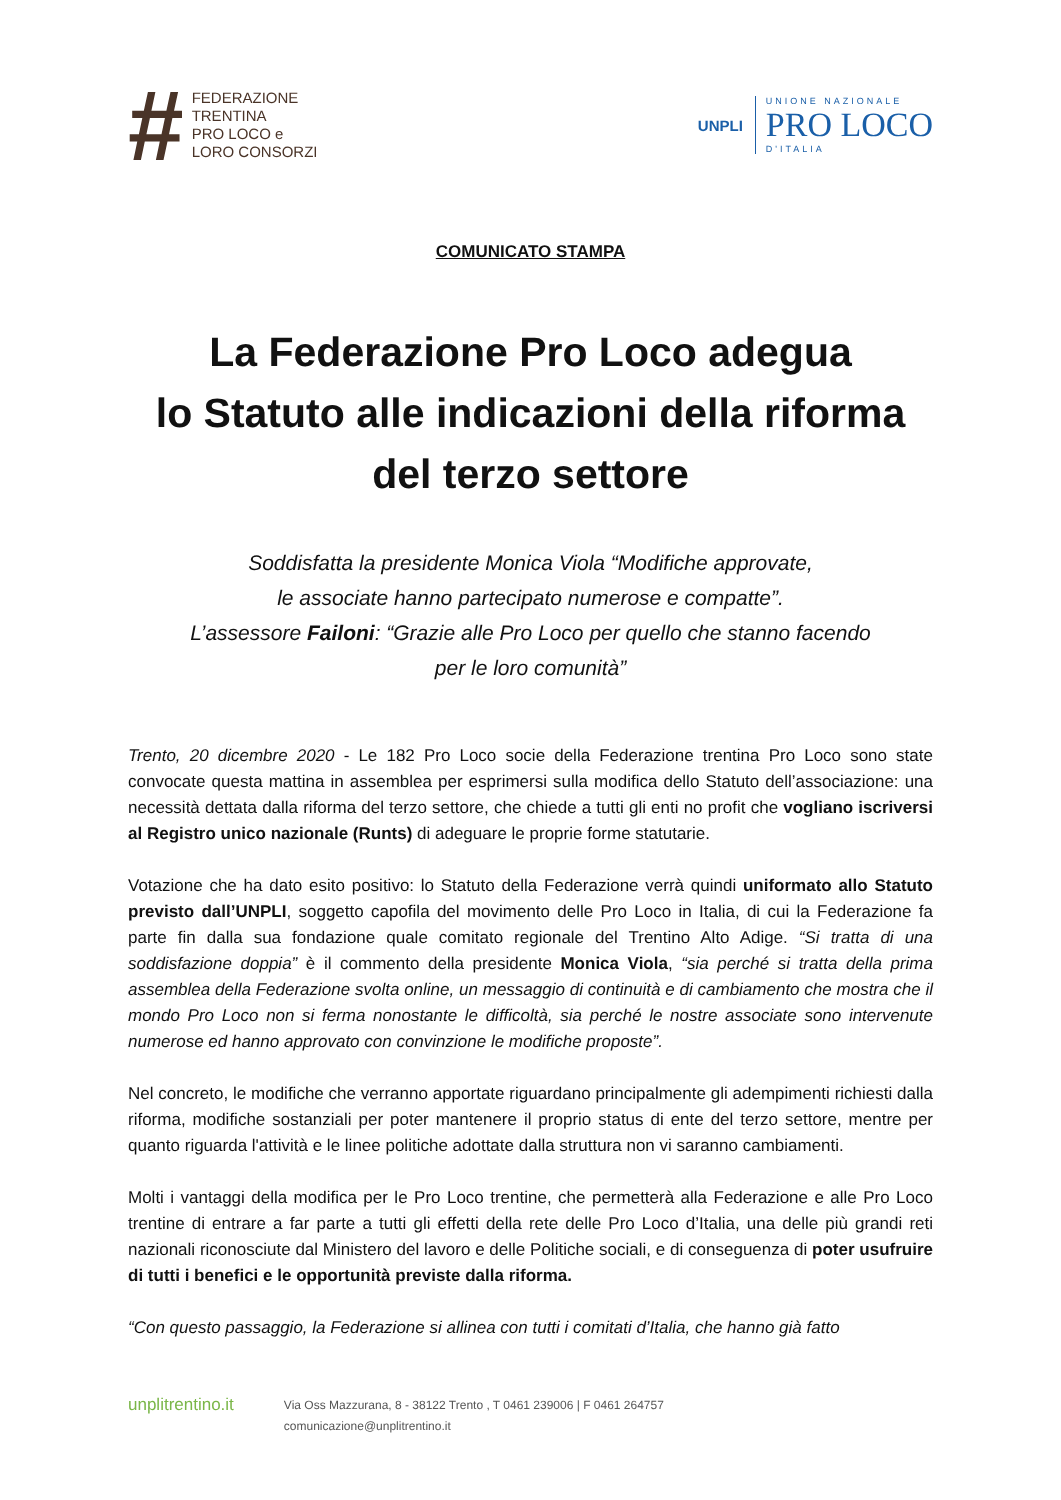#
FEDERAZIONE
TRENTINA
PRO LOCO e
LORO CONSORZI
UNPLI
UNIONE NAZIONALE
PRO LOCO
D'ITALIA
COMUNICATO STAMPA
La Federazione Pro Loco adegua
lo Statuto alle indicazioni della riforma
del terzo settore
Soddisfatta la presidente Monica Viola “Modifiche approvate,
le associate hanno partecipato numerose e compatte”.
L’assessore Failoni: “Grazie alle Pro Loco per quello che stanno facendo
per le loro comunità”
Trento, 20 dicembre 2020 - Le 182 Pro Loco socie della Federazione trentina Pro Loco sono state convocate questa mattina in assemblea per esprimersi sulla modifica dello Statuto dell’associazione: una necessità dettata dalla riforma del terzo settore, che chiede a tutti gli enti no profit che vogliano iscriversi al Registro unico nazionale (Runts) di adeguare le proprie forme statutarie.
Votazione che ha dato esito positivo: lo Statuto della Federazione verrà quindi uniformato allo Statuto previsto dall’UNPLI, soggetto capofila del movimento delle Pro Loco in Italia, di cui la Federazione fa parte fin dalla sua fondazione quale comitato regionale del Trentino Alto Adige. “Si tratta di una soddisfazione doppia” è il commento della presidente Monica Viola, “sia perché si tratta della prima assemblea della Federazione svolta online, un messaggio di continuità e di cambiamento che mostra che il mondo Pro Loco non si ferma nonostante le difficoltà, sia perché le nostre associate sono intervenute numerose ed hanno approvato con convinzione le modifiche proposte”.
Nel concreto, le modifiche che verranno apportate riguardano principalmente gli adempimenti richiesti dalla riforma, modifiche sostanziali per poter mantenere il proprio status di ente del terzo settore, mentre per quanto riguarda l'attività e le linee politiche adottate dalla struttura non vi saranno cambiamenti.
Molti i vantaggi della modifica per le Pro Loco trentine, che permetterà alla Federazione e alle Pro Loco trentine di entrare a far parte a tutti gli effetti della rete delle Pro Loco d’Italia, una delle più grandi reti nazionali riconosciute dal Ministero del lavoro e delle Politiche sociali, e di conseguenza di poter usufruire di tutti i benefici e le opportunità previste dalla riforma.
“Con questo passaggio, la Federazione si allinea con tutti i comitati d’Italia, che hanno già fatto
unplitrentino.it
Via Oss Mazzurana, 8 - 38122 Trento , T 0461 239006 | F 0461 264757
comunicazione@unplitrentino.it